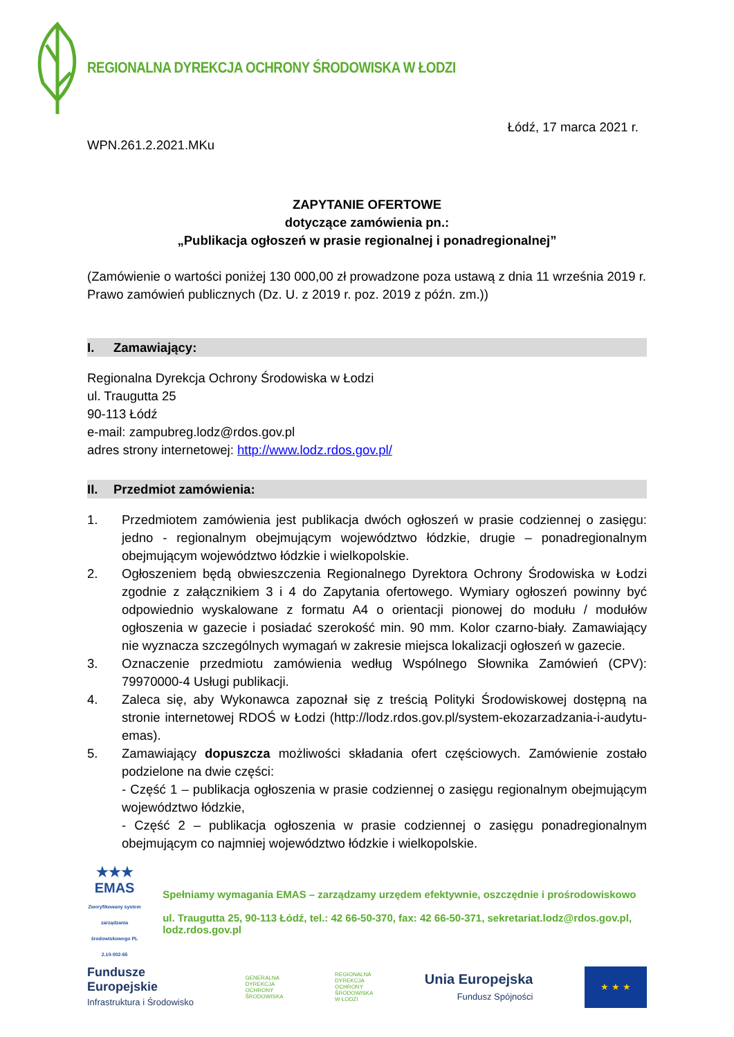REGIONALNA DYREKCJA OCHRONY ŚRODOWISKA W ŁODZI
Łódź, 17 marca 2021 r.
WPN.261.2.2021.MKu
ZAPYTANIE OFERTOWE
dotyczące zamówienia pn.:
„Publikacja ogłoszeń w prasie regionalnej i ponadregionalnej”
(Zamówienie o wartości poniżej 130 000,00 zł prowadzone poza ustawą z dnia 11 września 2019 r. Prawo zamówień publicznych (Dz. U. z 2019 r. poz. 2019 z późn. zm.))
I. Zamawiający:
Regionalna Dyrekcja Ochrony Środowiska w Łodzi
ul. Traugutta 25
90-113 Łódź
e-mail: zampubreg.lodz@rdos.gov.pl
adres strony internetowej: http://www.lodz.rdos.gov.pl/
II. Przedmiot zamówienia:
1. Przedmiotem zamówienia jest publikacja dwóch ogłoszeń w prasie codziennej o zasięgu: jedno - regionalnym obejmującym województwo łódzkie, drugie – ponadregionalnym obejmującym województwo łódzkie i wielkopolskie.
2. Ogłoszeniem będą obwieszczenia Regionalnego Dyrektora Ochrony Środowiska w Łodzi zgodnie z załącznikiem 3 i 4 do Zapytania ofertowego. Wymiary ogłoszeń powinny być odpowiednio wyskalowane z formatu A4 o orientacji pionowej do modułu / modułów ogłoszenia w gazecie i posiadać szerokość min. 90 mm. Kolor czarno-biały. Zamawiający nie wyznacza szczególnych wymagań w zakresie miejsca lokalizacji ogłoszeń w gazecie.
3. Oznaczenie przedmiotu zamówienia według Wspólnego Słownika Zamówień (CPV): 79970000-4 Usługi publikacji.
4. Zaleca się, aby Wykonawca zapoznał się z treścią Polityki Środowiskowej dostępną na stronie internetowej RDOŚ w Łodzi (http://lodz.rdos.gov.pl/system-ekozarzadzania-i-audytu-emas).
5. Zamawiający dopuszcza możliwości składania ofert częściowych. Zamówienie zostało podzielone na dwie części:
- Część 1 – publikacja ogłoszenia w prasie codziennej o zasięgu regionalnym obejmującym województwo łódzkie,
- Część 2 – publikacja ogłoszenia w prasie codziennej o zasięgu ponadregionalnym obejmującym co najmniej województwo łódzkie i wielkopolskie.
★★★
EMAS
Zweryfikowany system zarządzania środowiskowego PL 2.10-002-65
Spełniamy wymagania EMAS – zarządzamy urzędem efektywnie, oszczędnie i prośrodowiskowo
ul. Traugutta 25, 90-113 Łódź, tel.: 42 66-50-370, fax: 42 66-50-371, sekretariat.lodz@rdos.gov.pl, lodz.rdos.gov.pl
Fundusze
Europejskie
Infrastruktura i Środowisko
GENERALNA
DYREKCJA
OCHRONY
ŚRODOWISKA
REGIONALNA
DYREKCJA
OCHRONY
ŚRODOWISKA
W ŁODZI
Unia Europejska
Fundusz Spójności
★ ★ ★